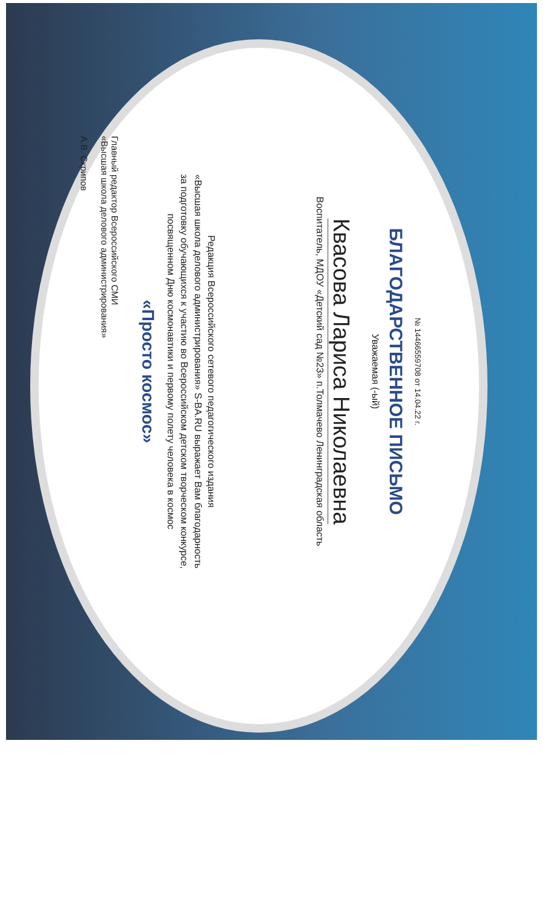№ 14466559708 от 14.04.22 г.
БЛАГОДАРСТВЕННОЕ ПИСЬМО
Уважаемая (-ый)
Квасова Лариса Николаевна
Воспитатель, МДОУ «Детский сад №23» п.Толмачево Ленинградская область
Редакция Всероссийского сетевого педагогического издания
«Высшая школа делового администрирования» S-BA.RU выражает Вам благодарность
за подготовку обучающихся к участию во Всероссийском детском творческом конкурсе,
посвященном Дню космонавтики и первому полету человека в космос
«Просто космос»
Главный редактор Всероссийского СМИ
«Высшая школа делового администрирования»
А.В. Скрипов